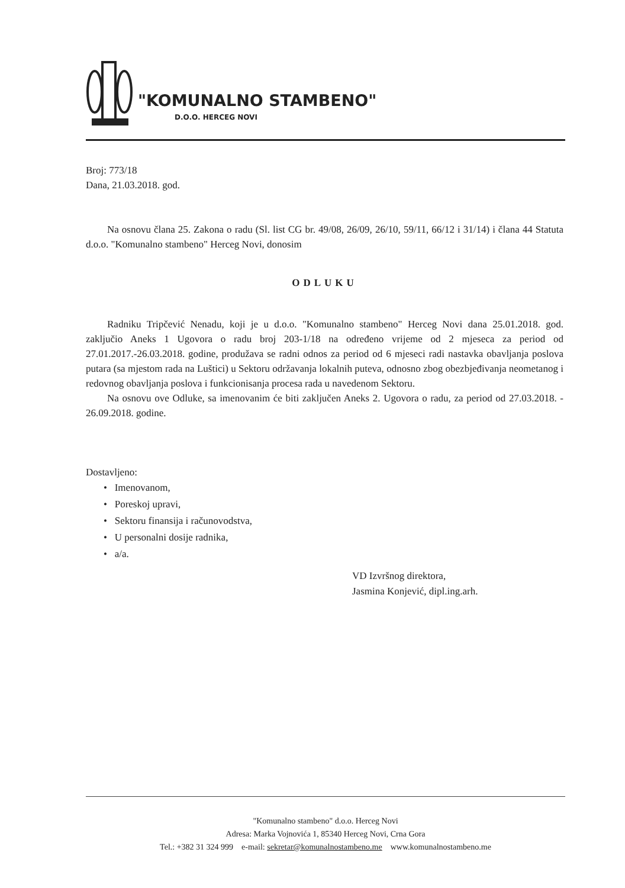"KOMUNALNO STAMBENO"
D.O.O. HERCEG NOVI
Broj: 773/18
Dana, 21.03.2018. god.
Na osnovu člana 25. Zakona o radu (Sl. list CG br. 49/08, 26/09, 26/10, 59/11, 66/12 i 31/14) i člana 44 Statuta d.o.o. "Komunalno stambeno" Herceg Novi, donosim
ODLUKU
Radniku Tripčević Nenadu, koji je u d.o.o. "Komunalno stambeno" Herceg Novi dana 25.01.2018. god. zaključio Aneks 1 Ugovora o radu broj 203-1/18 na određeno vrijeme od 2 mjeseca za period od 27.01.2017.-26.03.2018. godine, produžava se radni odnos za period od 6 mjeseci radi nastavka obavljanja poslova putara (sa mjestom rada na Luštici) u Sektoru održavanja lokalnih puteva, odnosno zbog obezbjeđivanja neometanog i redovnog obavljanja poslova i funkcionisanja procesa rada u navedenom Sektoru.
Na osnovu ove Odluke, sa imenovanim će biti zaključen Aneks 2. Ugovora o radu, za period od 27.03.2018. - 26.09.2018. godine.
Dostavljeno:
• Imenovanom,
• Poreskoj upravi,
• Sektoru finansija i računovodstva,
• U personalni dosije radnika,
• a/a.
VD Izvršnog direktora,
Jasmina Konjević, dipl.ing.arh.
"Komunalno stambeno" d.o.o. Herceg Novi
Adresa: Marka Vojnovića 1, 85340 Herceg Novi, Crna Gora
Tel.: +382 31 324 999 e-mail: sekretar@komunalnostambeno.me www.komunalnostambeno.me